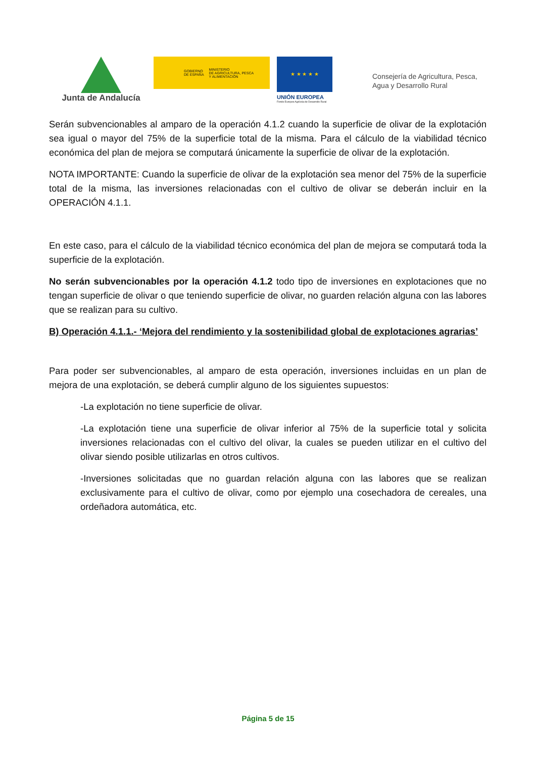Junta de Andalucía
GOBIERNO
DE ESPAÑA MINISTERIO
DE AGRICULTURA, PESCA
Y ALIMENTACIÓN
★ ★ ★ ★ ★
UNIÓN EUROPEA
Fondo Europeo Agrícola de Desarrollo Rural
Consejería de Agricultura, Pesca,
Agua y Desarrollo Rural
Serán subvencionables al amparo de la operación 4.1.2 cuando la superficie de olivar de la explotación sea igual o mayor del 75% de la superficie total de la misma. Para el cálculo de la viabilidad técnico económica del plan de mejora se computará únicamente la superficie de olivar de la explotación.
NOTA IMPORTANTE: Cuando la superficie de olivar de la explotación sea menor del 75% de la superficie total de la misma, las inversiones relacionadas con el cultivo de olivar se deberán incluir en la OPERACIÓN 4.1.1.
En este caso, para el cálculo de la viabilidad técnico económica del plan de mejora se computará toda la superficie de la explotación.
No serán subvencionables por la operación 4.1.2 todo tipo de inversiones en explotaciones que no tengan superficie de olivar o que teniendo superficie de olivar, no guarden relación alguna con las labores que se realizan para su cultivo.
B) Operación 4.1.1.- ‘Mejora del rendimiento y la sostenibilidad global de explotaciones agrarias’
Para poder ser subvencionables, al amparo de esta operación, inversiones incluidas en un plan de mejora de una explotación, se deberá cumplir alguno de los siguientes supuestos:
-La explotación no tiene superficie de olivar.
-La explotación tiene una superficie de olivar inferior al 75% de la superficie total y solicita inversiones relacionadas con el cultivo del olivar, la cuales se pueden utilizar en el cultivo del olivar siendo posible utilizarlas en otros cultivos.
-Inversiones solicitadas que no guardan relación alguna con las labores que se realizan exclusivamente para el cultivo de olivar, como por ejemplo una cosechadora de cereales, una ordeñadora automática, etc.
Página 5 de 15